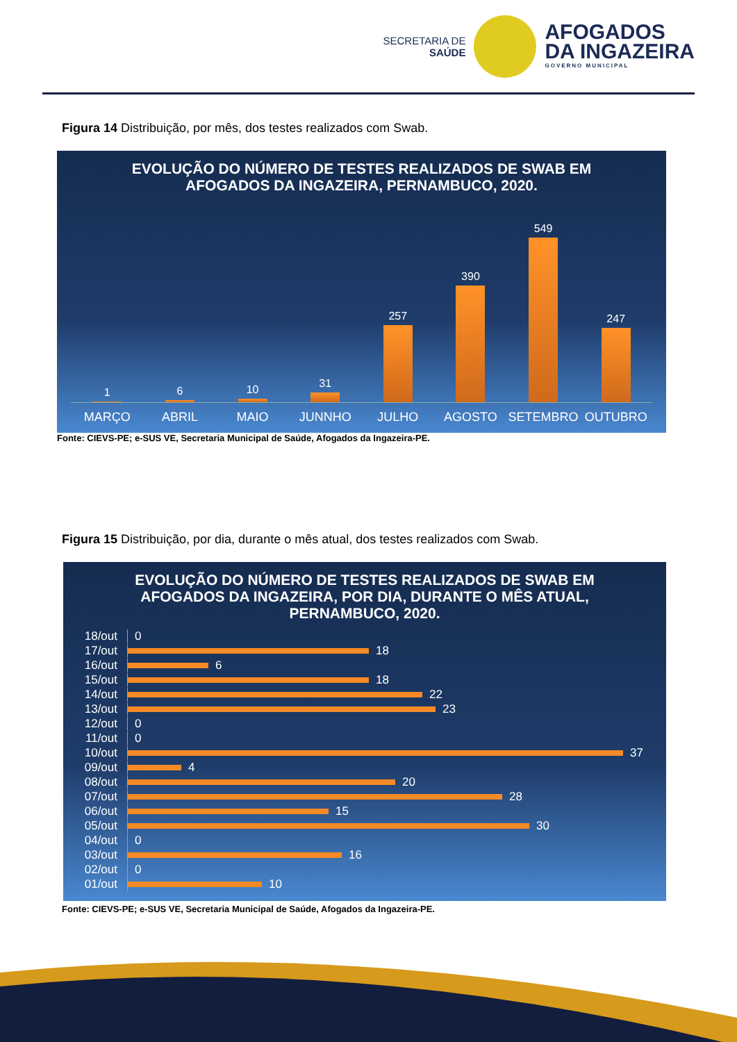SECRETARIA DE
SAÚDE
AFOGADOS
DA INGAZEIRA
GOVERNO MUNICIPAL
Figura 14 Distribuição, por mês, dos testes realizados com Swab.
EVOLUÇÃO DO NÚMERO DE TESTES REALIZADOS DE SWAB EM
AFOGADOS DA INGAZEIRA, PERNAMBUCO, 2020.
1
6
10
31
257
390
549
247
MARÇO ABRIL MAIO JUNNHO JULHO AGOSTO SETEMBRO OUTUBRO
Fonte: CIEVS-PE; e-SUS VE, Secretaria Municipal de Saúde, Afogados da Ingazeira-PE.
Figura 15 Distribuição, por dia, durante o mês atual, dos testes realizados com Swab.
EVOLUÇÃO DO NÚMERO DE TESTES REALIZADOS DE SWAB EM
AFOGADOS DA INGAZEIRA, POR DIA, DURANTE O MÊS ATUAL,
PERNAMBUCO, 2020.
18/out 0
17/out 18
16/out 6
15/out 18
14/out 22
13/out 23
12/out 0
11/out 0
10/out 37
09/out 4
08/out 20
07/out 28
06/out 15
05/out 30
04/out 0
03/out 16
02/out 0
01/out 10
Fonte: CIEVS-PE; e-SUS VE, Secretaria Municipal de Saúde, Afogados da Ingazeira-PE.